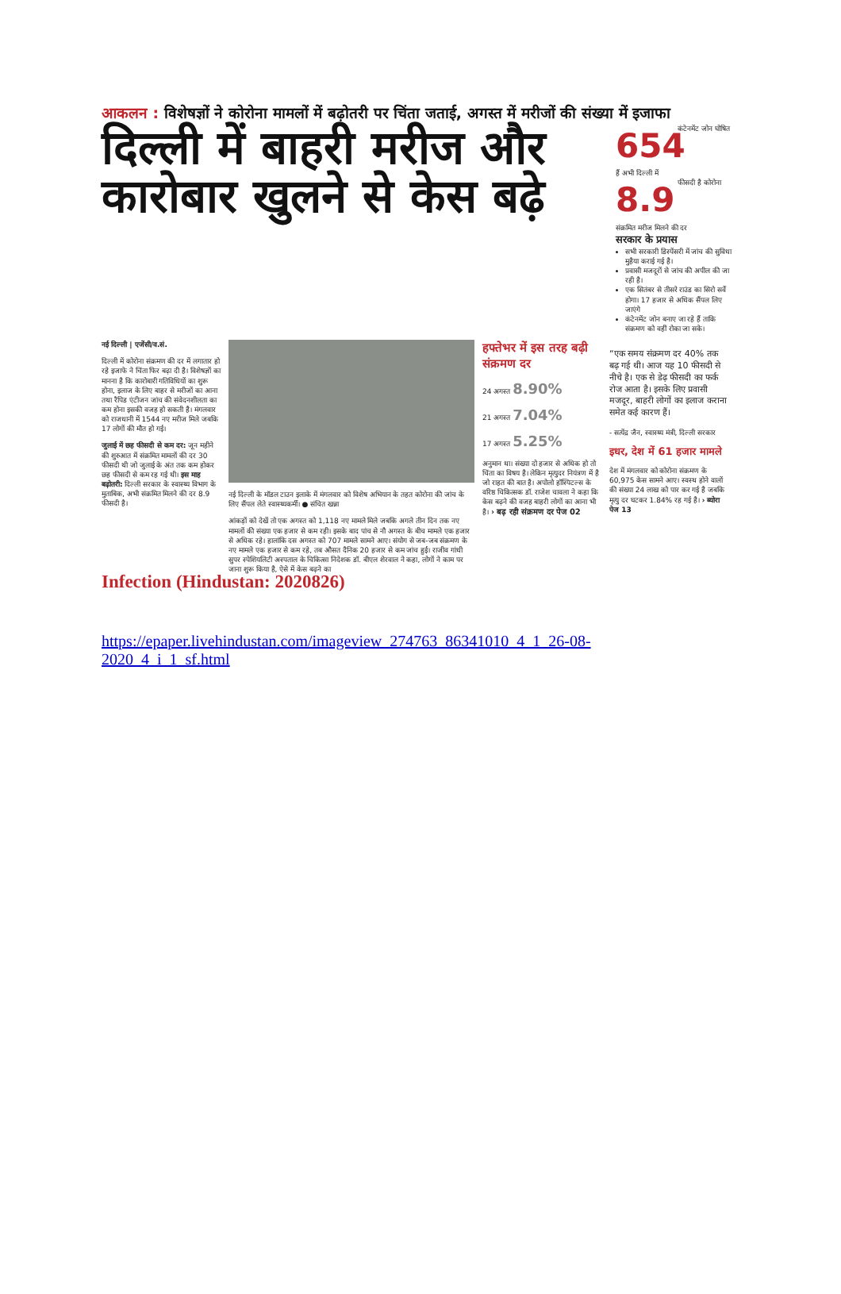आकलन : विशेषज्ञों ने कोरोना मामलों में बढ़ोतरी पर चिंता जताई, अगस्त में मरीजों की संख्या में इजाफा
दिल्ली में बाहरी मरीज और कारोबार खुलने से केस बढ़े
654 कंटेनमेंट जोन घोषित हैं अभी दिल्ली में
8.9 फीसदी है कोरोना संक्रमित मरीज मिलने की दर
सरकार के प्रयास
सभी सरकारी डिस्पेंसरी में जांच की सुविधा मुहैया कराई गई है।
प्रवासी मजदूरों से जांच की अपील की जा रही है।
एक सितंबर से तीसरे राउंड का सिरो सर्वे होगा। 17 हजार से अधिक सैंपल लिए जाएंगे
कंटेनमेंट जोन बनाए जा रहे हैं ताकि संक्रमण को वहीं रोका जा सके।
नई दिल्ली | एजेंसी/व.सं.
दिल्ली में कोरोना संक्रमण की दर में लगातार हो रहे इजाफे ने चिंता फिर बढ़ा दी है। विशेषज्ञों का मानना है कि कारोबारी गतिविधियों का शुरू होना, इलाज के लिए बाहर से मरीजों का आना तथा रैपिड एंटीजन जांच की संवेदनशीलता का कम होना इसकी वजह हो सकती है। मंगलवार को राजधानी में 1544 नए मरीज मिले जबकि 17 लोगों की मौत हो गई।
जुलाई में छह फीसदी से कम दर: जून महीने की शुरुआत में संक्रमित मामलों की दर 30 फीसदी थी जो जुलाई के अंत तक कम होकर छह फीसदी से कम रह गई थी। इस माह बढ़ोतरी: दिल्ली सरकार के स्वास्थ्य विभाग के मुताबिक, अभी संक्रमित मिलने की दर 8.9 फीसदी है।
नई दिल्ली के मॉडल टाउन इलाके में मंगलवार को विशेष अभियान के तहत कोरोना की जांच के लिए सैंपल लेते स्वास्थ्यकर्मी। ● संचित खन्ना
आंकड़ों को देखें तो एक अगस्त को 1,118 नए मामले मिले जबकि अगले तीन दिन तक नए मामलों की संख्या एक हजार से कम रही। इसके बाद पांच से नौ अगस्त के बीच मामले एक हजार से अधिक रहे। हालांकि दस अगस्त को 707 मामले सामने आए। संयोग से जब-जब संक्रमण के नए मामले एक हजार से कम रहे, तब औसत दैनिक 20 हजार से कम जांच हुईं। राजीव गांधी सुपर स्पेशियलिटी अस्पताल के चिकित्सा निदेशक डॉ. बीएल शेरवाल ने कहा, लोगों ने काम पर जाना शुरू किया है, ऐसे में केस बढ़ने का
हफ्तेभर में इस तरह बढ़ी संक्रमण दर
24 अगस्त 8.90%
21 अगस्त 7.04%
17 अगस्त 5.25%
अनुमान था। संख्या दो हजार से अधिक हो तो चिंता का विषय है। लेकिन मृत्युदर नियंत्रण में है जो राहत की बात है। अपोलो हॉस्पिटल्स के वरिष्ठ चिकित्सक डॉ. राजेश चावला ने कहा कि केस बढ़ने की वजह बाहरी लोगों का आना भी है। › बढ़ रही संक्रमण दर पेज 02
“एक समय संक्रमण दर 40% तक बढ़ गई थी। आज यह 10 फीसदी से नीचे है। एक से डेढ़ फीसदी का फर्क रोज आता है। इसके लिए प्रवासी मजदूर, बाहरी लोगों का इलाज कराना समेत कई कारण हैं।
- सत्येंद्र जैन, स्वास्थ्य मंत्री, दिल्ली सरकार
इधर, देश में 61 हजार मामले
देश में मंगलवार को कोरोना संक्रमण के 60,975 केस सामने आए। स्वस्थ होने वालों की संख्या 24 लाख को पार कर गई है जबकि मृत्यु दर घटकर 1.84% रह गई है। › ब्योरा पेज 13
Infection (Hindustan: 2020826)
https://epaper.livehindustan.com/imageview_274763_86341010_4_1_26-08-2020_4_i_1_sf.html